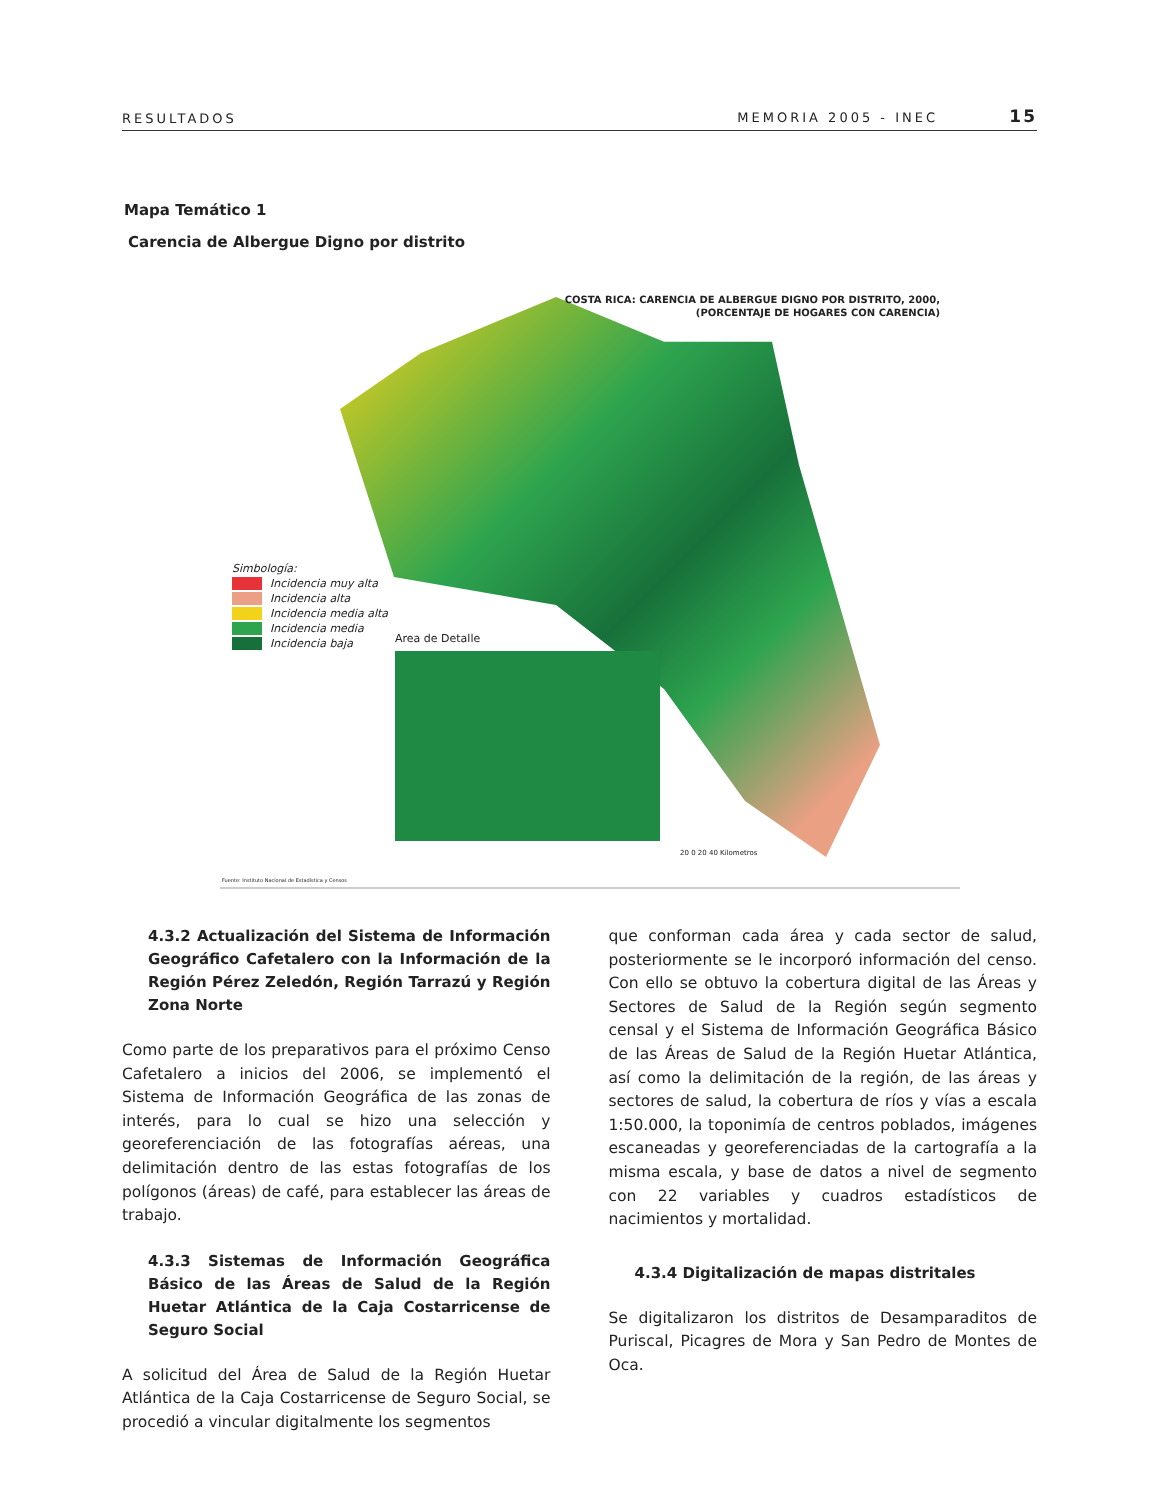RESULTADOS MEMORIA 2005 - INEC 15
Mapa Temático 1
Carencia de Albergue Digno por distrito
COSTA RICA: CARENCIA DE ALBERGUE DIGNO POR DISTRITO, 2000,
(PORCENTAJE DE HOGARES CON CARENCIA)
Simbología:
Incidencia muy alta
Incidencia alta
Incidencia media alta
Incidencia media
Incidencia baja
Area de Detalle
20 0 20 40 Kilometros
Fuente: Instituto Nacional de Estadística y Censos
4.3.2 Actualización del Sistema de Información Geográfico Cafetalero con la Información de la Región Pérez Zeledón, Región Tarrazú y Región Zona Norte
Como parte de los preparativos para el próximo Censo Cafetalero a inicios del 2006, se implementó el Sistema de Información Geográfica de las zonas de interés, para lo cual se hizo una selección y georeferenciación de las fotografías aéreas, una delimitación dentro de las estas fotografías de los polígonos (áreas) de café, para establecer las áreas de trabajo.
4.3.3 Sistemas de Información Geográfica Básico de las Áreas de Salud de la Región Huetar Atlántica de la Caja Costarricense de Seguro Social
A solicitud del Área de Salud de la Región Huetar Atlántica de la Caja Costarricense de Seguro Social, se procedió a vincular digitalmente los segmentos
que conforman cada área y cada sector de salud, posteriormente se le incorporó información del censo. Con ello se obtuvo la cobertura digital de las Áreas y Sectores de Salud de la Región según segmento censal y el Sistema de Información Geográfica Básico de las Áreas de Salud de la Región Huetar Atlántica, así como la delimitación de la región, de las áreas y sectores de salud, la cobertura de ríos y vías a escala 1:50.000, la toponimía de centros poblados, imágenes escaneadas y georeferenciadas de la cartografía a la misma escala, y base de datos a nivel de segmento con 22 variables y cuadros estadísticos de nacimientos y mortalidad.
4.3.4 Digitalización de mapas distritales
Se digitalizaron los distritos de Desamparaditos de Puriscal, Picagres de Mora y San Pedro de Montes de Oca.